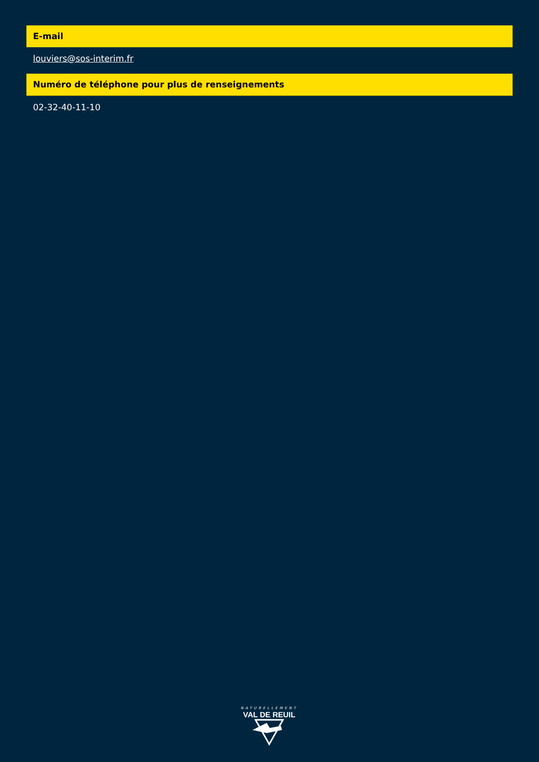E-mail
louviers@sos-interim.fr
Numéro de téléphone pour plus de renseignements
02-32-40-11-10
NATURELLEMENT
VAL DE REUIL